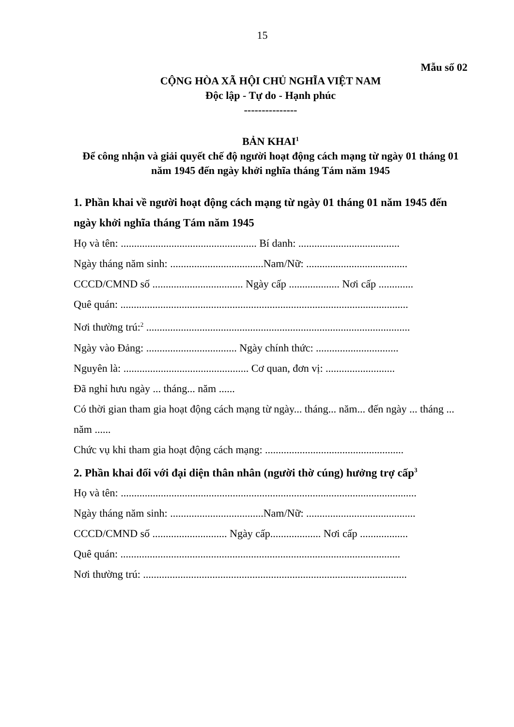15
Mẫu số 02
CỘNG HÒA XÃ HỘI CHỦ NGHĨA VIỆT NAM
Độc lập - Tự do - Hạnh phúc
---------------
BẢN KHAI<sup>1</sup>
Để công nhận và giải quyết chế độ người hoạt động cách mạng từ ngày 01 tháng 01 năm 1945 đến ngày khởi nghĩa tháng Tám năm 1945
1. Phần khai về người hoạt động cách mạng từ ngày 01 tháng 01 năm 1945 đến ngày khởi nghĩa tháng Tám năm 1945
Họ và tên: ................................................... Bí danh: ......................................
Ngày tháng năm sinh: ...................................Nam/Nữ: ......................................
CCCD/CMND số .................................. Ngày cấp ................... Nơi cấp .............
Quê quán: ............................................................................................................
Nơi thường trú:<sup>2</sup> ...................................................................................................
Ngày vào Đảng: .................................. Ngày chính thức: ...............................
Nguyên là: ............................................... Cơ quan, đơn vị: ..........................
Đã nghỉ hưu ngày ... tháng... năm ......
Có thời gian tham gia hoạt động cách mạng từ ngày... tháng... năm... đến ngày ... tháng ... năm ......
Chức vụ khi tham gia hoạt động cách mạng: ....................................................
2. Phần khai đối với đại diện thân nhân (người thờ cúng) hưởng trợ cấp<sup>3</sup>
Họ và tên: ...............................................................................................................
Ngày tháng năm sinh: ...................................Nam/Nữ: .........................................
CCCD/CMND số ............................ Ngày cấp................... Nơi cấp ..................
Quê quán: .........................................................................................................
Nơi thường trú: ...................................................................................................